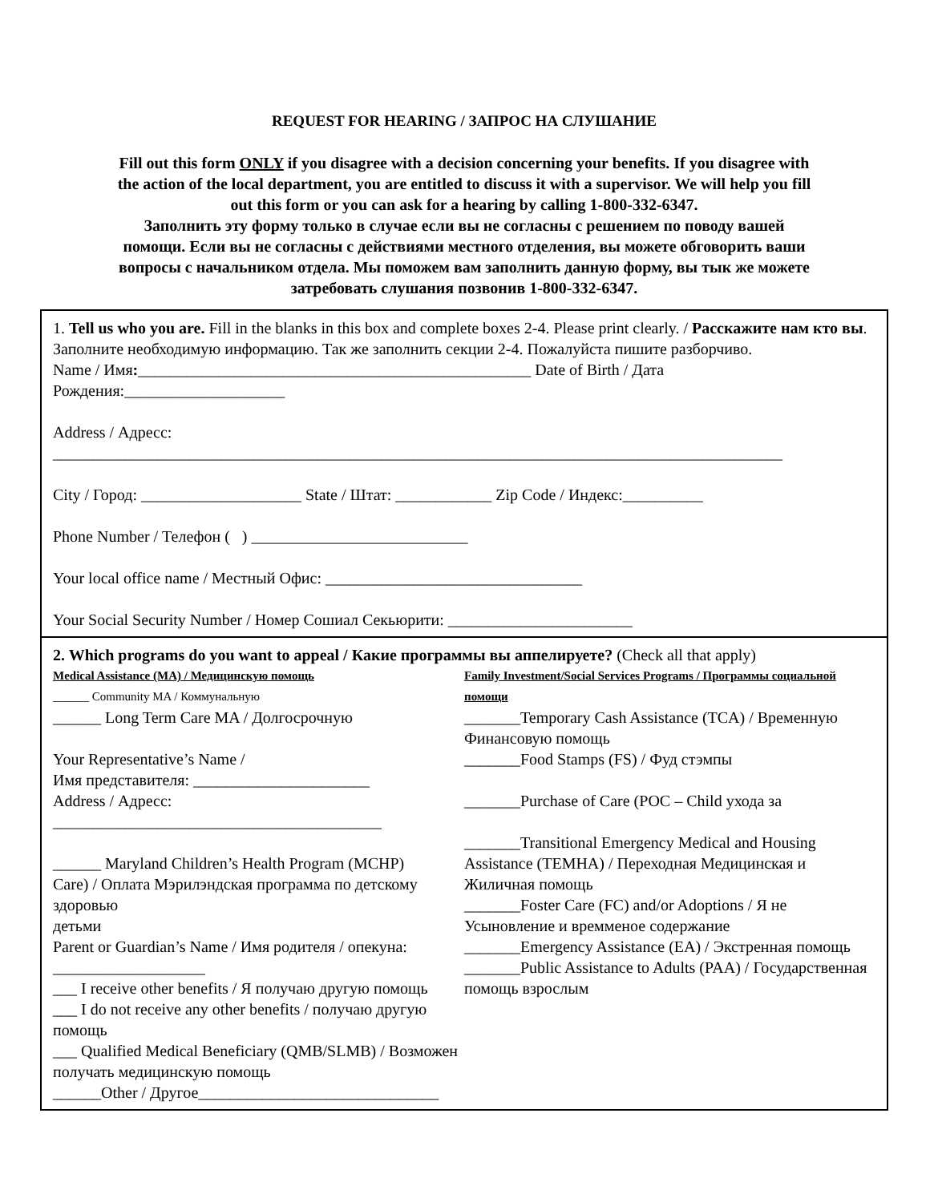REQUEST FOR HEARING / ЗАПРОС НА СЛУШАНИЕ
Fill out this form ONLY if you disagree with a decision concerning your benefits. If you disagree with the action of the local department, you are entitled to discuss it with a supervisor. We will help you fill out this form or you can ask for a hearing by calling 1-800-332-6347.
Заполнить эту форму только в случае если вы не согласны с решением по поводу вашей помощи. Если вы не согласны с действиями местного отделения, вы можете обговорить ваши вопросы с начальником отдела. Мы поможем вам заполнить данную форму, вы тык же можете затребовать слушания позвонив 1-800-332-6347.
1. Tell us who you are. Fill in the blanks in this box and complete boxes 2-4. Please print clearly. / Расскажите нам кто вы. Заполните необходимую информацию. Так же заполнить секции 2-4. Пожалуйста пишите разборчиво.
Name / Имя:_________________________________________________ Date of Birth / Дата Рождения:____________________
Address / Адресс:
___________________________________________________________________________________________
City / Город: ____________________ State / Штат: ____________ Zip Code / Индекс:__________
Phone Number / Телефон ( ) ___________________________
Your local office name / Местный Офис: ________________________________
Your Social Security Number / Номер Сошиал Секьюрити: _______________________
2. Which programs do you want to appeal / Какие программы вы аппелируете? (Check all that apply)
Medical Assistance (MA) / Медицинскую помощь
______ Community MA / Коммунальную
______ Long Term Care MA / Долгосрочную
Your Representative’s Name /
Имя представителя: ______________________
Address / Адресс: _________________________________________
______ Maryland Children’s Health Program (MCHP)
Care) / Оплата Мэрилэндская программа по детскому здоровью
детьми
Parent or Guardian’s Name / Имя родителя / опекуна: ___________________
___ I receive other benefits / Я получаю другую помощь
___ I do not receive any other benefits / получаю другую помощь
___ Qualified Medical Beneficiary (QMB/SLMB) / Возможен получать медицинскую помощь
______Other / Другое______________________________
Family Investment/Social Services Programs / Программы социальной помощи
_______Temporary Cash Assistance (TCA) / Временную Финансовую помощь
_______Food Stamps (FS) / Фуд стэмпы
_______Purchase of Care (POC – Child ухода за
_______Transitional Emergency Medical and Housing Assistance (TEMHA) / Переходная Медицинская и Жиличная помощь
_______Foster Care (FC) and/or Adoptions / Я не Усыновление и времменое содержание
_______Emergency Assistance (EA) / Экстренная помощь
_______Public Assistance to Adults (PAA) / Государственная помощь взрослым